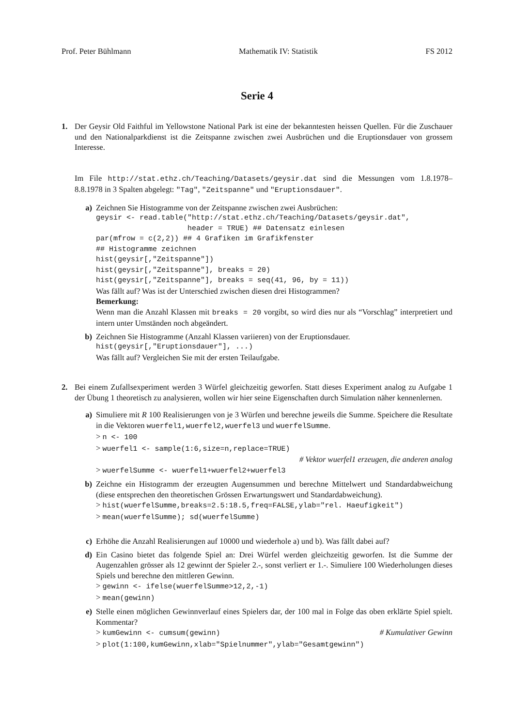Prof. Peter Bühlmann Mathematik IV: Statistik FS 2012
Serie 4
1. Der Geysir Old Faithful im Yellowstone National Park ist eine der bekanntesten heissen Quellen. Für die Zuschauer und den Nationalparkdienst ist die Zeitspanne zwischen zwei Ausbrüchen und die Eruptionsdauer von grossem Interesse.
Im File http://stat.ethz.ch/Teaching/Datasets/geysir.dat sind die Messungen vom 1.8.1978–8.8.1978 in 3 Spalten abgelegt: "Tag", "Zeitspanne" und "Eruptionsdauer".
a) Zeichnen Sie Histogramme von der Zeitspanne zwischen zwei Ausbrüchen:
geysir <- read.table("http://stat.ethz.ch/Teaching/Datasets/geysir.dat", header = TRUE) ## Datensatz einlesen par(mfrow = c(2,2)) ## 4 Grafiken im Grafikfenster ## Histogramme zeichnen hist(geysir[,"Zeitspanne"]) hist(geysir[,"Zeitspanne"], breaks = 20) hist(geysir[,"Zeitspanne"], breaks = seq(41, 96, by = 11))
Was fällt auf? Was ist der Unterschied zwischen diesen drei Histogrammen?
Bemerkung:
Wenn man die Anzahl Klassen mit breaks = 20 vorgibt, so wird dies nur als “Vorschlag” interpretiert und intern unter Umständen noch abgeändert.
b) Zeichnen Sie Histogramme (Anzahl Klassen variieren) von der Eruptionsdauer.
hist(geysir[,"Eruptionsdauer"], ...)
Was fällt auf? Vergleichen Sie mit der ersten Teilaufgabe.
2. Bei einem Zufallsexperiment werden 3 Würfel gleichzeitig geworfen. Statt dieses Experiment analog zu Aufgabe 1 der Übung 1 theoretisch zu analysieren, wollen wir hier seine Eigenschaften durch Simulation näher kennenlernen.
a) Simuliere mit R 100 Realisierungen von je 3 Würfen und berechne jeweils die Summe. Speichere die Resultate in die Vektoren wuerfel1,wuerfel2,wuerfel3 und wuerfelSumme.
> n <- 100
> wuerfel1 <- sample(1:6,size=n,replace=TRUE)
# Vektor wuerfel1 erzeugen, die anderen analog
> wuerfelSumme <- wuerfel1+wuerfel2+wuerfel3
b) Zeichne ein Histogramm der erzeugten Augensummen und berechne Mittelwert und Standardabweichung (diese entsprechen den theoretischen Grössen Erwartungswert und Standardabweichung).
> hist(wuerfelSumme,breaks=2.5:18.5,freq=FALSE,ylab="rel. Haeufigkeit")
> mean(wuerfelSumme); sd(wuerfelSumme)
c) Erhöhe die Anzahl Realisierungen auf 10000 und wiederhole a) und b). Was fällt dabei auf?
d) Ein Casino bietet das folgende Spiel an: Drei Würfel werden gleichzeitig geworfen. Ist die Summe der Augenzahlen grösser als 12 gewinnt der Spieler 2.-, sonst verliert er 1.-. Simuliere 100 Wiederholungen dieses Spiels und berechne den mittleren Gewinn.
> gewinn <- ifelse(wuerfelSumme>12,2,-1)
> mean(gewinn)
e) Stelle einen möglichen Gewinnverlauf eines Spielers dar, der 100 mal in Folge das oben erklärte Spiel spielt. Kommentar?
> kumGewinn <- cumsum(gewinn) # Kumulativer Gewinn
> plot(1:100,kumGewinn,xlab="Spielnummer",ylab="Gesamtgewinn")